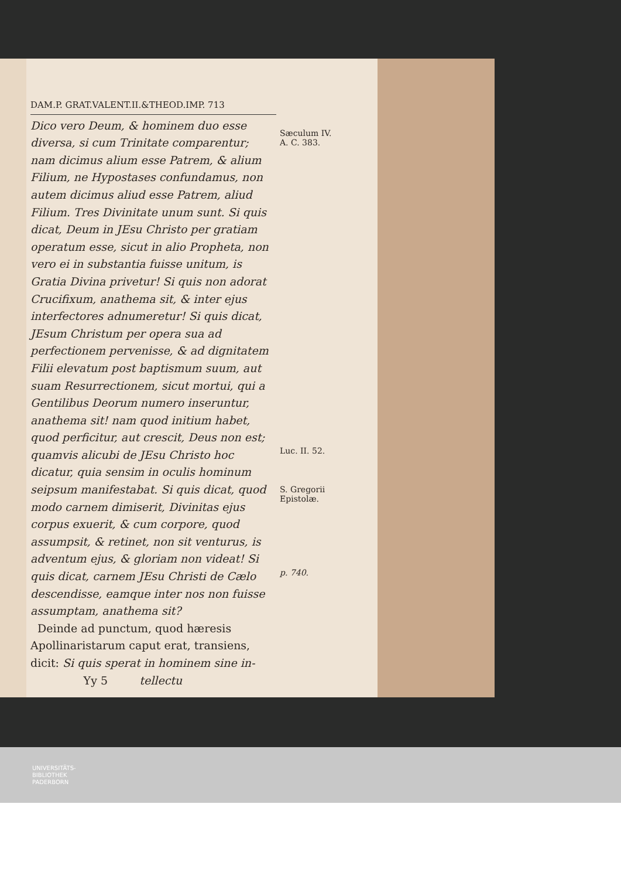DAM.P. GRAT.VALENT.II.&THEOD.IMP. 713
Dico vero Deum, & hominem duo esse diversa, si cum Trinitate comparentur; nam dicimus alium esse Patrem, & alium Filium, ne Hypostases confundamus, non autem dicimus aliud esse Patrem, aliud Filium. Tres Divinitate unum sunt. Si quis dicat, Deum in JEsu Christo per gratiam operatum esse, sicut in alio Propheta, non vero ei in substantia fuisse unitum, is Gratia Divina privetur! Si quis non adorat Crucifixum, anathema sit, & inter ejus interfectores adnumeretur! Si quis dicat, JEsum Christum per opera sua ad perfectionem pervenisse, & ad dignitatem Filii elevatum post baptismum suum, aut suam Resurrectionem, sicut mortui, qui a Gentilibus Deorum numero inseruntur, anathema sit! nam quod initium habet, quod perficitur, aut crescit, Deus non est; quamvis alicubi de JEsu Christo hoc dicatur, quia sensim in oculis hominum seipsum manifestabat. Si quis dicat, quod modo carnem dimiserit, Divinitas ejus corpus exuerit, & cum corpore, quod assumpsit, & retinet, non sit venturus, is adventum ejus, & gloriam non videat! Si quis dicat, carnem JEsu Christi de Cælo descendisse, eamque inter nos non fuisse assumptam, anathema sit?
Deinde ad punctum, quod hæresis Apollinaristarum caput erat, transiens, dicit: Si quis sperat in hominem sine in-
Yy 5 tellectu
Sæculum IV.
A. C. 383.
Luc. II. 52.
S. Gregorii
Epistolæ.
p. 740.
UNIVERSITÄTS-
BIBLIOTHEK
PADERBORN